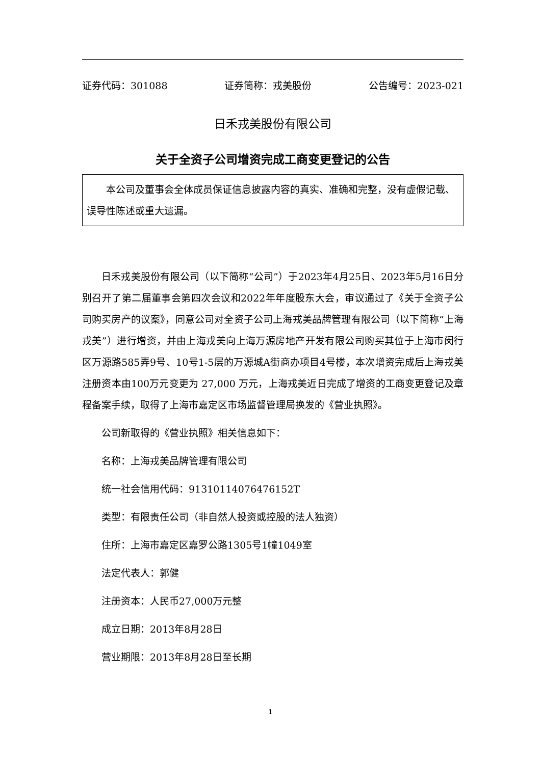证券代码：301088 证券简称：戎美股份 公告编号：2023-021
日禾戎美股份有限公司
关于全资子公司增资完成工商变更登记的公告
本公司及董事会全体成员保证信息披露内容的真实、准确和完整，没有虚假记载、误导性陈述或重大遗漏。
日禾戎美股份有限公司（以下简称“公司”）于2023年4月25日、2023年5月16日分别召开了第二届董事会第四次会议和2022年年度股东大会，审议通过了《关于全资子公司购买房产的议案》，同意公司对全资子公司上海戎美品牌管理有限公司（以下简称“上海戎美”）进行增资，并由上海戎美向上海万源房地产开发有限公司购买其位于上海市闵行区万源路585弄9号、10号1-5层的万源城A街商办项目4号楼，本次增资完成后上海戎美注册资本由100万元变更为 27,000 万元，上海戎美近日完成了增资的工商变更登记及章程备案手续，取得了上海市嘉定区市场监督管理局换发的《营业执照》。
公司新取得的《营业执照》相关信息如下：
名称：上海戎美品牌管理有限公司
统一社会信用代码：913101140764761​52T
类型：有限责任公司（非自然人投资或控股的法人独资）
住所：上海市嘉定区嘉罗公路1305号1幢1049室
法定代表人：郭健
注册资本：人民币27,000万元整
成立日期：2013年8月28日
营业期限：2013年8月28日至长期
1